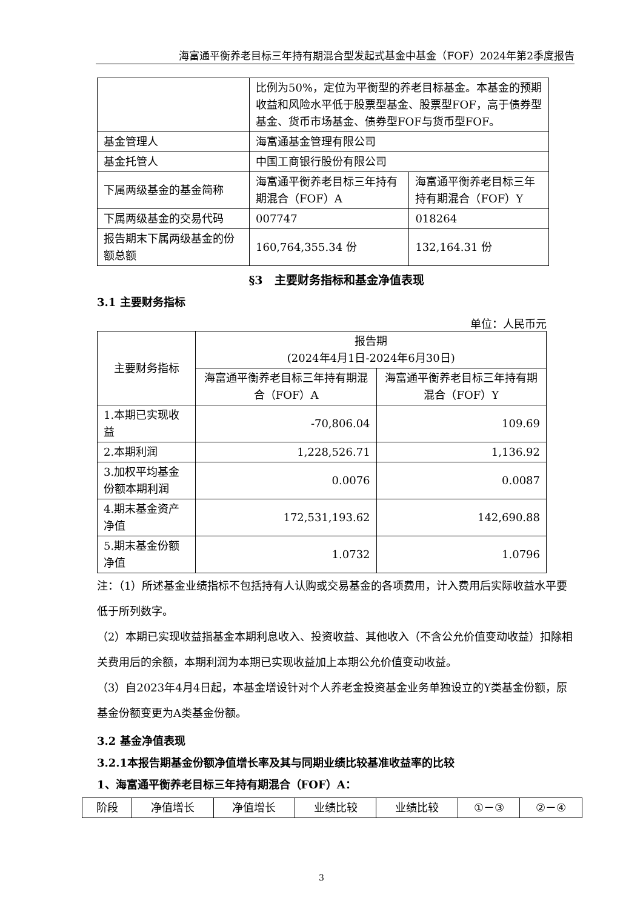海富通平衡养老目标三年持有期混合型发起式基金中基金（FOF）2024年第2季度报告
| | 比例为50%，定位为平衡型的养老目标基金。本基金的预期收益和风险水平低于股票型基金、股票型FOF，高于债券型基金、货币市场基金、债券型FOF与货币型FOF。 | |
| 基金管理人 | 海富通基金管理有限公司 | |
| 基金托管人 | 中国工商银行股份有限公司 | |
| 下属两级基金的基金简称 | 海富通平衡养老目标三年持有期混合（FOF）A | 海富通平衡养老目标三年持有期混合（FOF）Y |
| 下属两级基金的交易代码 | 007747 | 018264 |
| 报告期末下属两级基金的份额总额 | 160,764,355.34 份 | 132,164.31 份 |
§3　主要财务指标和基金净值表现
3.1 主要财务指标
单位：人民币元
| 主要财务指标 | 报告期 (2024年4月1日-2024年6月30日) | |
| --- | --- | --- |
| | 海富通平衡养老目标三年持有期混合（FOF）A | 海富通平衡养老目标三年持有期混合（FOF）Y |
| 1.本期已实现收益 | -70,806.04 | 109.69 |
| 2.本期利润 | 1,228,526.71 | 1,136.92 |
| 3.加权平均基金份额本期利润 | 0.0076 | 0.0087 |
| 4.期末基金资产净值 | 172,531,193.62 | 142,690.88 |
| 5.期末基金份额净值 | 1.0732 | 1.0796 |
注：（1）所述基金业绩指标不包括持有人认购或交易基金的各项费用，计入费用后实际收益水平要低于所列数字。
（2）本期已实现收益指基金本期利息收入、投资收益、其他收入（不含公允价值变动收益）扣除相关费用后的余额，本期利润为本期已实现收益加上本期公允价值变动收益。
（3）自2023年4月4日起，本基金增设针对个人养老金投资基金业务单独设立的Y类基金份额，原基金份额变更为A类基金份额。
3.2 基金净值表现
3.2.1本报告期基金份额净值增长率及其与同期业绩比较基准收益率的比较
1、海富通平衡养老目标三年持有期混合（FOF）A：
| 阶段 | 净值增长 | 净值增长 | 业绩比较 | 业绩比较 | ①－③ | ②－④ |
3